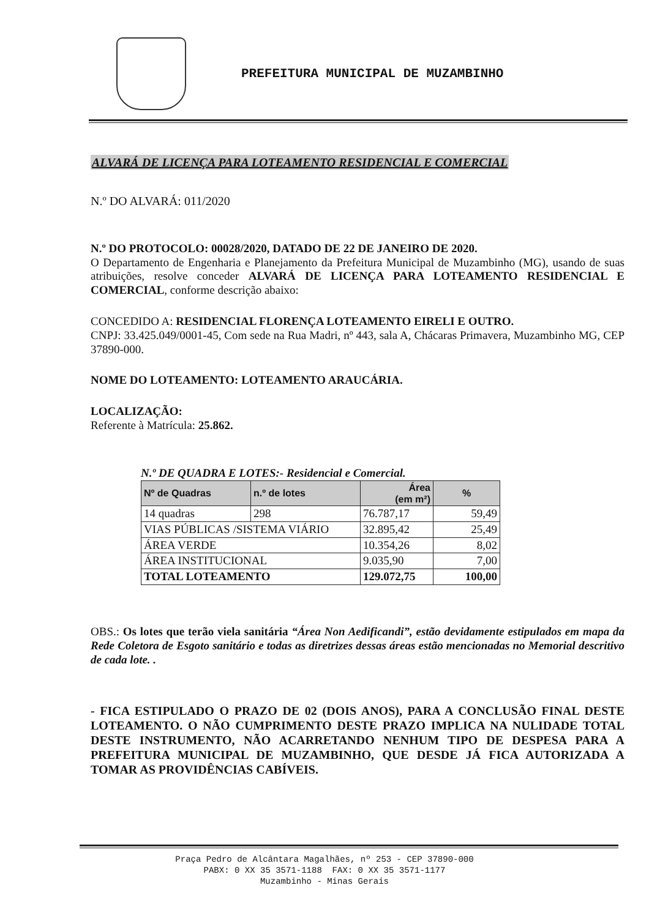PREFEITURA MUNICIPAL DE MUZAMBINHO
ALVARÁ DE LICENÇA PARA LOTEAMENTO RESIDENCIAL E COMERCIAL
N.º DO ALVARÁ: 011/2020
N.º DO PROTOCOLO: 00028/2020, DATADO DE 22 DE JANEIRO DE 2020.
O Departamento de Engenharia e Planejamento da Prefeitura Municipal de Muzambinho (MG), usando de suas atribuições, resolve conceder ALVARÁ DE LICENÇA PARA LOTEAMENTO RESIDENCIAL E COMERCIAL, conforme descrição abaixo:
CONCEDIDO A: RESIDENCIAL FLORENÇA LOTEAMENTO EIRELI E OUTRO.
CNPJ: 33.425.049/0001-45, Com sede na Rua Madri, nº 443, sala A, Chácaras Primavera, Muzambinho MG, CEP 37890-000.
NOME DO LOTEAMENTO: LOTEAMENTO ARAUCÁRIA.
LOCALIZAÇÃO:
Referente à Matrícula: 25.862.
N.º DE QUADRA E LOTES:- Residencial e Comercial.
| Nº de Quadras | n.º de lotes | Área (em m²) | % |
| --- | --- | --- | --- |
| 14 quadras | 298 | 76.787,17 | 59,49 |
| VIAS PÚBLICAS /SISTEMA VIÁRIO | | 32.895,42 | 25,49 |
| ÁREA VERDE | | 10.354,26 | 8,02 |
| ÁREA INSTITUCIONAL | | 9.035,90 | 7,00 |
| TOTAL LOTEAMENTO | | 129.072,75 | 100,00 |
OBS.: Os lotes que terão viela sanitária “Área Non Aedificandi”, estão devidamente estipulados em mapa da Rede Coletora de Esgoto sanitário e todas as diretrizes dessas áreas estão mencionadas no Memorial descritivo de cada lote. .
- FICA ESTIPULADO O PRAZO DE 02 (DOIS ANOS), PARA A CONCLUSÃO FINAL DESTE LOTEAMENTO. O NÃO CUMPRIMENTO DESTE PRAZO IMPLICA NA NULIDADE TOTAL DESTE INSTRUMENTO, NÃO ACARRETANDO NENHUM TIPO DE DESPESA PARA A PREFEITURA MUNICIPAL DE MUZAMBINHO, QUE DESDE JÁ FICA AUTORIZADA A TOMAR AS PROVIDÊNCIAS CABÍVEIS.
Praça Pedro de Alcântara Magalhães, nº 253 - CEP 37890-000
PABX: 0 XX 35 3571-1188 FAX: 0 XX 35 3571-1177
Muzambinho - Minas Gerais